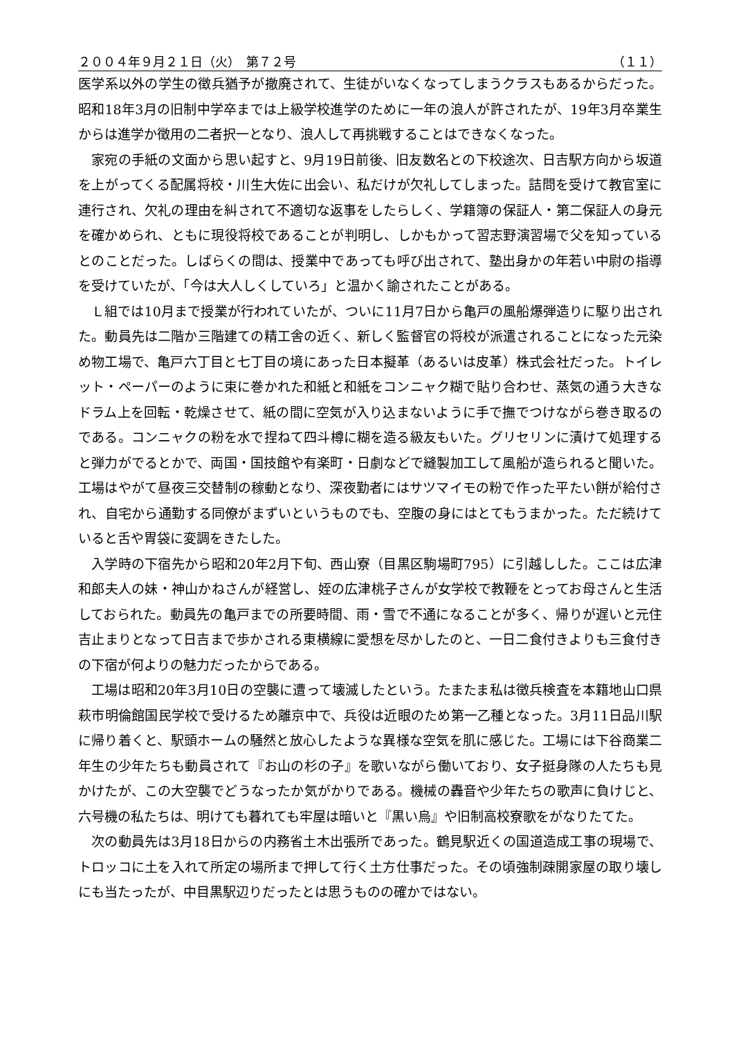２００４年９月２１日（火）　第７２号 （１１）
医学系以外の学生の徴兵猶予が撤廃されて、生徒がいなくなってしまうクラスもあるからだった。昭和18年3月の旧制中学卒までは上級学校進学のために一年の浪人が許されたが、19年3月卒業生からは進学か徴用の二者択一となり、浪人して再挑戦することはできなくなった。
家宛の手紙の文面から思い起すと、9月19日前後、旧友数名との下校途次、日吉駅方向から坂道を上がってくる配属将校・川生大佐に出会い、私だけが欠礼してしまった。詰問を受けて教官室に連行され、欠礼の理由を糾されて不適切な返事をしたらしく、学籍簿の保証人・第二保証人の身元を確かめられ、ともに現役将校であることが判明し、しかもかって習志野演習場で父を知っているとのことだった。しばらくの間は、授業中であっても呼び出されて、塾出身かの年若い中尉の指導を受けていたが、「今は大人しくしていろ」と温かく諭されたことがある。
Ｌ組では10月まで授業が行われていたが、ついに11月7日から亀戸の風船爆弾造りに駆り出された。動員先は二階か三階建ての精工舎の近く、新しく監督官の将校が派遣されることになった元染め物工場で、亀戸六丁目と七丁目の境にあった日本擬革（あるいは皮革）株式会社だった。トイレット・ペーパーのように束に巻かれた和紙と和紙をコンニャク糊で貼り合わせ、蒸気の通う大きなドラム上を回転・乾燥させて、紙の間に空気が入り込まないように手で撫でつけながら巻き取るのである。コンニャクの粉を水で捏ねて四斗樽に糊を造る級友もいた。グリセリンに漬けて処理すると弾力がでるとかで、両国・国技館や有楽町・日劇などで縫製加工して風船が造られると聞いた。工場はやがて昼夜三交替制の稼動となり、深夜勤者にはサツマイモの粉で作った平たい餅が給付され、自宅から通勤する同僚がまずいというものでも、空腹の身にはとてもうまかった。ただ続けていると舌や胃袋に変調をきたした。
入学時の下宿先から昭和20年2月下旬、西山寮（目黒区駒場町795）に引越しした。ここは広津和郎夫人の妹・神山かねさんが経営し、姪の広津桃子さんが女学校で教鞭をとってお母さんと生活しておられた。動員先の亀戸までの所要時間、雨・雪で不通になることが多く、帰りが遅いと元住吉止まりとなって日吉まで歩かされる東横線に愛想を尽かしたのと、一日二食付きよりも三食付きの下宿が何よりの魅力だったからである。
工場は昭和20年3月10日の空襲に遭って壊滅したという。たまたま私は徴兵検査を本籍地山口県萩市明倫館国民学校で受けるため離京中で、兵役は近眼のため第一乙種となった。3月11日品川駅に帰り着くと、駅頭ホームの騒然と放心したような異様な空気を肌に感じた。工場には下谷商業二年生の少年たちも動員されて『お山の杉の子』を歌いながら働いており、女子挺身隊の人たちも見かけたが、この大空襲でどうなったか気がかりである。機械の轟音や少年たちの歌声に負けじと、六号機の私たちは、明けても暮れても牢屋は暗いと『黒い烏』や旧制高校寮歌をがなりたてた。
次の動員先は3月18日からの内務省土木出張所であった。鶴見駅近くの国道造成工事の現場で、トロッコに土を入れて所定の場所まで押して行く土方仕事だった。その頃強制疎開家屋の取り壊しにも当たったが、中目黒駅辺りだったとは思うものの確かではない。